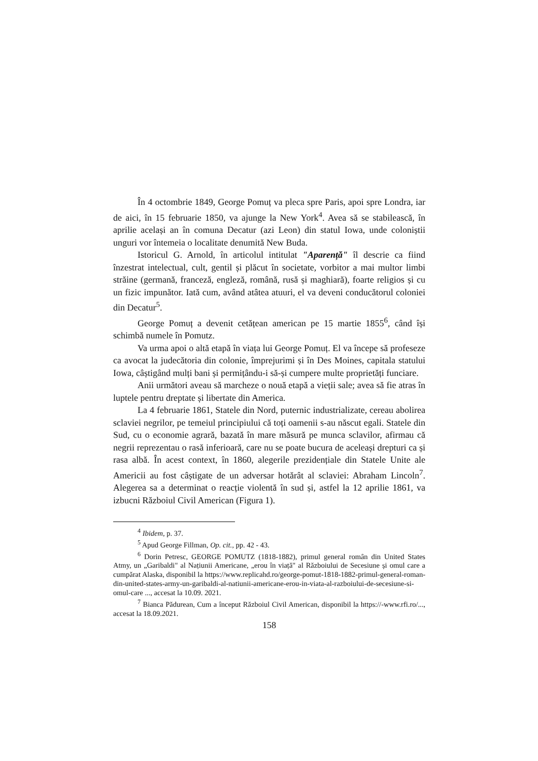În 4 octombrie 1849, George Pomuț va pleca spre Paris, apoi spre Londra, iar de aici, în 15 februarie 1850, va ajunge la New York<sup>4</sup>. Avea să se stabilească, în aprilie același an în comuna Decatur (azi Leon) din statul Iowa, unde coloniștii unguri vor întemeia o localitate denumită New Buda.
Istoricul G. Arnold, în articolul intitulat "Aparență" îl descrie ca fiind înzestrat intelectual, cult, gentil și plăcut în societate, vorbitor a mai multor limbi străine (germană, franceză, engleză, română, rusă și maghiară), foarte religios și cu un fizic impunător. Iată cum, având atâtea atuuri, el va deveni conducătorul coloniei din Decatur<sup>5</sup>.
George Pomuț a devenit cetățean american pe 15 martie 1855<sup>6</sup>, când își schimbă numele în Pomutz.
Va urma apoi o altă etapă în viața lui George Pomuț. El va începe să profeseze ca avocat la judecătoria din colonie, împrejurimi și în Des Moines, capitala statului Iowa, câștigând mulți bani și permițându-i să-și cumpere multe proprietăți funciare.
Anii următori aveau să marcheze o nouă etapă a vieții sale; avea să fie atras în luptele pentru dreptate și libertate din America.
La 4 februarie 1861, Statele din Nord, puternic industrializate, cereau abolirea sclaviei negrilor, pe temeiul principiului că toți oamenii s-au născut egali. Statele din Sud, cu o economie agrară, bazată în mare măsură pe munca sclavilor, afirmau că negrii reprezentau o rasă inferioară, care nu se poate bucura de aceleași drepturi ca și rasa albă. În acest context, în 1860, alegerile prezidențiale din Statele Unite ale Americii au fost câștigate de un adversar hotărât al sclaviei: Abraham Lincoln<sup>7</sup>. Alegerea sa a determinat o reacție violentă în sud și, astfel la 12 aprilie 1861, va izbucni Războiul Civil American (Figura 1).
<sup>4</sup> Ibidem, p. 37.
<sup>5</sup> Apud George Fillman, Op. cit., pp. 42 - 43.
<sup>6</sup> Dorin Petresc, GEORGE POMUTZ (1818-1882), primul general român din United States Atmy, un „Garibaldi" al Națiunii Americane, „erou în viață" al Războiului de Secesiune și omul care a cumpărat Alaska, disponibil la https://www.replicahd.ro/george-pomut-1818-1882-primul-general-roman-din-united-states-army-un-garibaldi-al-natiunii-americane-erou-in-viata-al-razboiului-de-secesiune-si-omul-care ..., accesat la 10.09. 2021.
<sup>7</sup> Bianca Pădurean, Cum a început Războiul Civil American, disponibil la https://-www.rfi.ro/..., accesat la 18.09.2021.
158